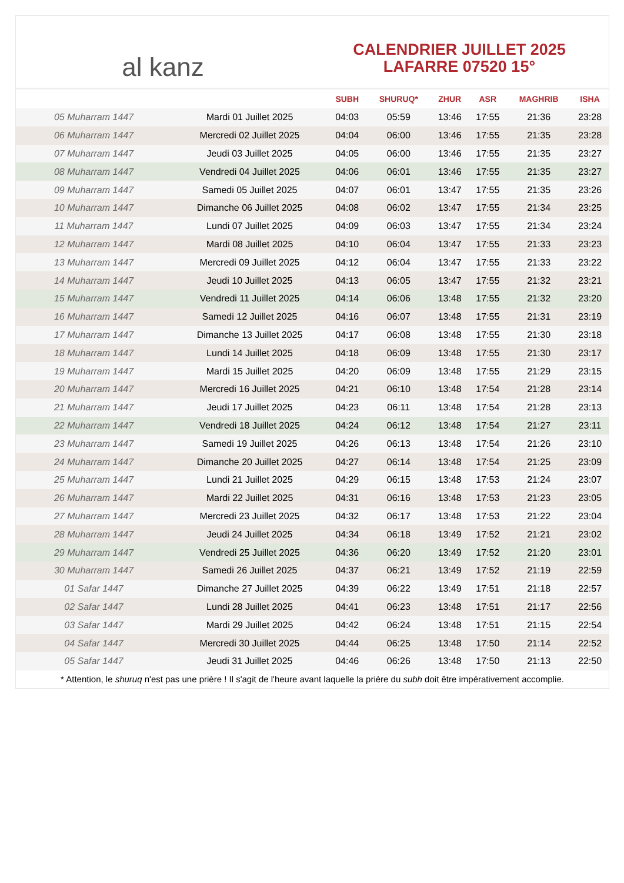al kanz
CALENDRIER JUILLET 2025
LAFARRE 07520 15°
| | | SUBH | SHURUQ* | ZHUR | ASR | MAGHRIB | ISHA |
| --- | --- | --- | --- | --- | --- | --- | --- |
| 05 Muharram 1447 | Mardi 01 Juillet 2025 | 04:03 | 05:59 | 13:46 | 17:55 | 21:36 | 23:28 |
| 06 Muharram 1447 | Mercredi 02 Juillet 2025 | 04:04 | 06:00 | 13:46 | 17:55 | 21:35 | 23:28 |
| 07 Muharram 1447 | Jeudi 03 Juillet 2025 | 04:05 | 06:00 | 13:46 | 17:55 | 21:35 | 23:27 |
| 08 Muharram 1447 | Vendredi 04 Juillet 2025 | 04:06 | 06:01 | 13:46 | 17:55 | 21:35 | 23:27 |
| 09 Muharram 1447 | Samedi 05 Juillet 2025 | 04:07 | 06:01 | 13:47 | 17:55 | 21:35 | 23:26 |
| 10 Muharram 1447 | Dimanche 06 Juillet 2025 | 04:08 | 06:02 | 13:47 | 17:55 | 21:34 | 23:25 |
| 11 Muharram 1447 | Lundi 07 Juillet 2025 | 04:09 | 06:03 | 13:47 | 17:55 | 21:34 | 23:24 |
| 12 Muharram 1447 | Mardi 08 Juillet 2025 | 04:10 | 06:04 | 13:47 | 17:55 | 21:33 | 23:23 |
| 13 Muharram 1447 | Mercredi 09 Juillet 2025 | 04:12 | 06:04 | 13:47 | 17:55 | 21:33 | 23:22 |
| 14 Muharram 1447 | Jeudi 10 Juillet 2025 | 04:13 | 06:05 | 13:47 | 17:55 | 21:32 | 23:21 |
| 15 Muharram 1447 | Vendredi 11 Juillet 2025 | 04:14 | 06:06 | 13:48 | 17:55 | 21:32 | 23:20 |
| 16 Muharram 1447 | Samedi 12 Juillet 2025 | 04:16 | 06:07 | 13:48 | 17:55 | 21:31 | 23:19 |
| 17 Muharram 1447 | Dimanche 13 Juillet 2025 | 04:17 | 06:08 | 13:48 | 17:55 | 21:30 | 23:18 |
| 18 Muharram 1447 | Lundi 14 Juillet 2025 | 04:18 | 06:09 | 13:48 | 17:55 | 21:30 | 23:17 |
| 19 Muharram 1447 | Mardi 15 Juillet 2025 | 04:20 | 06:09 | 13:48 | 17:55 | 21:29 | 23:15 |
| 20 Muharram 1447 | Mercredi 16 Juillet 2025 | 04:21 | 06:10 | 13:48 | 17:54 | 21:28 | 23:14 |
| 21 Muharram 1447 | Jeudi 17 Juillet 2025 | 04:23 | 06:11 | 13:48 | 17:54 | 21:28 | 23:13 |
| 22 Muharram 1447 | Vendredi 18 Juillet 2025 | 04:24 | 06:12 | 13:48 | 17:54 | 21:27 | 23:11 |
| 23 Muharram 1447 | Samedi 19 Juillet 2025 | 04:26 | 06:13 | 13:48 | 17:54 | 21:26 | 23:10 |
| 24 Muharram 1447 | Dimanche 20 Juillet 2025 | 04:27 | 06:14 | 13:48 | 17:54 | 21:25 | 23:09 |
| 25 Muharram 1447 | Lundi 21 Juillet 2025 | 04:29 | 06:15 | 13:48 | 17:53 | 21:24 | 23:07 |
| 26 Muharram 1447 | Mardi 22 Juillet 2025 | 04:31 | 06:16 | 13:48 | 17:53 | 21:23 | 23:05 |
| 27 Muharram 1447 | Mercredi 23 Juillet 2025 | 04:32 | 06:17 | 13:48 | 17:53 | 21:22 | 23:04 |
| 28 Muharram 1447 | Jeudi 24 Juillet 2025 | 04:34 | 06:18 | 13:49 | 17:52 | 21:21 | 23:02 |
| 29 Muharram 1447 | Vendredi 25 Juillet 2025 | 04:36 | 06:20 | 13:49 | 17:52 | 21:20 | 23:01 |
| 30 Muharram 1447 | Samedi 26 Juillet 2025 | 04:37 | 06:21 | 13:49 | 17:52 | 21:19 | 22:59 |
| 01 Safar 1447 | Dimanche 27 Juillet 2025 | 04:39 | 06:22 | 13:49 | 17:51 | 21:18 | 22:57 |
| 02 Safar 1447 | Lundi 28 Juillet 2025 | 04:41 | 06:23 | 13:48 | 17:51 | 21:17 | 22:56 |
| 03 Safar 1447 | Mardi 29 Juillet 2025 | 04:42 | 06:24 | 13:48 | 17:51 | 21:15 | 22:54 |
| 04 Safar 1447 | Mercredi 30 Juillet 2025 | 04:44 | 06:25 | 13:48 | 17:50 | 21:14 | 22:52 |
| 05 Safar 1447 | Jeudi 31 Juillet 2025 | 04:46 | 06:26 | 13:48 | 17:50 | 21:13 | 22:50 |
* Attention, le shuruq n'est pas une prière ! Il s'agit de l'heure avant laquelle la prière du subh doit être impérativement accomplie.